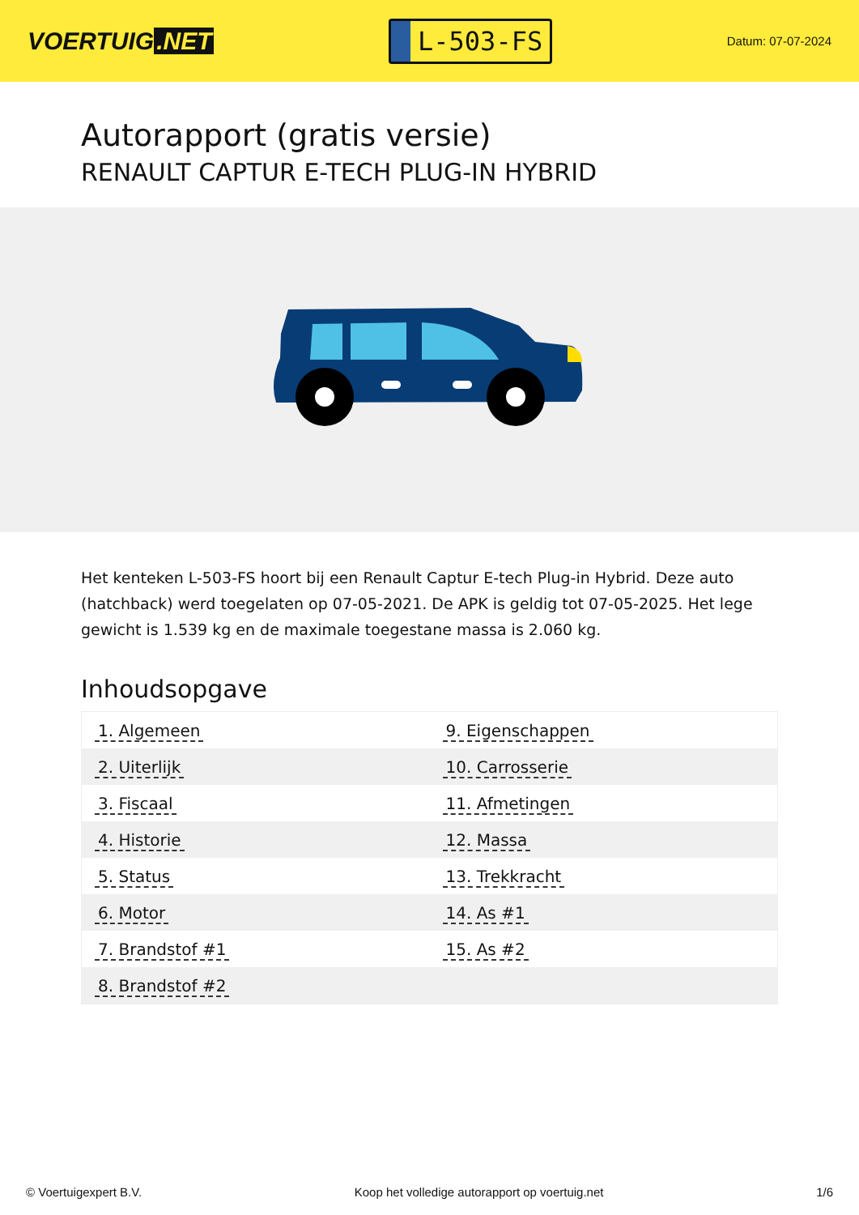VOERTUIG.NET
L-503-FS
Datum: 07-07-2024
Autorapport (gratis versie)
RENAULT CAPTUR E-TECH PLUG-IN HYBRID
Het kenteken L-503-FS hoort bij een Renault Captur E-tech Plug-in Hybrid. Deze auto (hatchback) werd toegelaten op 07-05-2021. De APK is geldig tot 07-05-2025. Het lege gewicht is 1.539 kg en de maximale toegestane massa is 2.060 kg.
Inhoudsopgave
| 1. Algemeen | 9. Eigenschappen |
| 2. Uiterlijk | 10. Carrosserie |
| 3. Fiscaal | 11. Afmetingen |
| 4. Historie | 12. Massa |
| 5. Status | 13. Trekkracht |
| 6. Motor | 14. As #1 |
| 7. Brandstof #1 | 15. As #2 |
| 8. Brandstof #2 | |
© Voertuigexpert B.V. Koop het volledige autorapport op voertuig.net
1/6